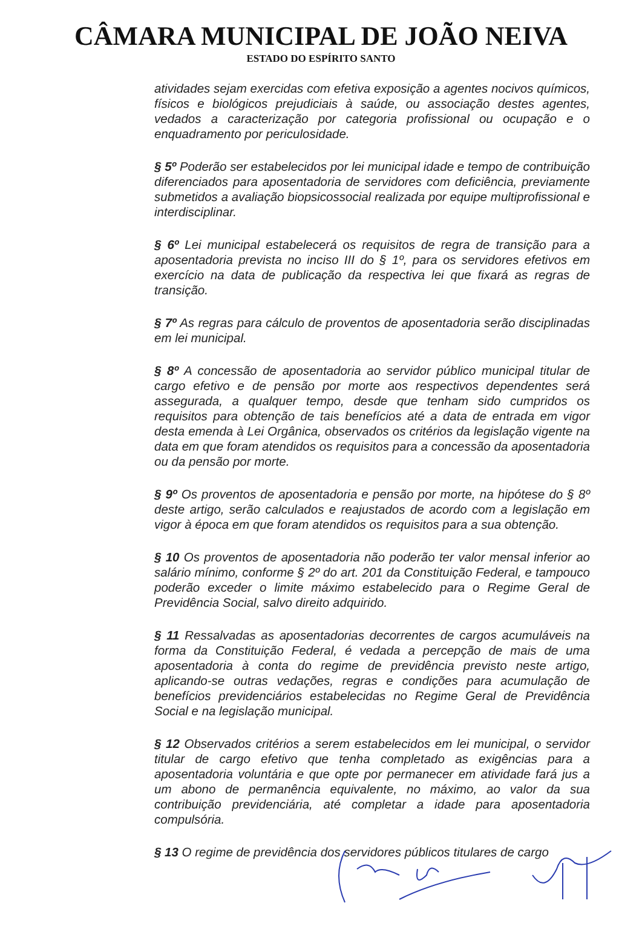CÂMARA MUNICIPAL DE JOÃO NEIVA
ESTADO DO ESPÍRITO SANTO
atividades sejam exercidas com efetiva exposição a agentes nocivos químicos, físicos e biológicos prejudiciais à saúde, ou associação destes agentes, vedados a caracterização por categoria profissional ou ocupação e o enquadramento por periculosidade.
§ 5º Poderão ser estabelecidos por lei municipal idade e tempo de contribuição diferenciados para aposentadoria de servidores com deficiência, previamente submetidos a avaliação biopsicossocial realizada por equipe multiprofissional e interdisciplinar.
§ 6º Lei municipal estabelecerá os requisitos de regra de transição para a aposentadoria prevista no inciso III do § 1º, para os servidores efetivos em exercício na data de publicação da respectiva lei que fixará as regras de transição.
§ 7º As regras para cálculo de proventos de aposentadoria serão disciplinadas em lei municipal.
§ 8º A concessão de aposentadoria ao servidor público municipal titular de cargo efetivo e de pensão por morte aos respectivos dependentes será assegurada, a qualquer tempo, desde que tenham sido cumpridos os requisitos para obtenção de tais benefícios até a data de entrada em vigor desta emenda à Lei Orgânica, observados os critérios da legislação vigente na data em que foram atendidos os requisitos para a concessão da aposentadoria ou da pensão por morte.
§ 9º Os proventos de aposentadoria e pensão por morte, na hipótese do § 8º deste artigo, serão calculados e reajustados de acordo com a legislação em vigor à época em que foram atendidos os requisitos para a sua obtenção.
§ 10 Os proventos de aposentadoria não poderão ter valor mensal inferior ao salário mínimo, conforme § 2º do art. 201 da Constituição Federal, e tampouco poderão exceder o limite máximo estabelecido para o Regime Geral de Previdência Social, salvo direito adquirido.
§ 11 Ressalvadas as aposentadorias decorrentes de cargos acumuláveis na forma da Constituição Federal, é vedada a percepção de mais de uma aposentadoria à conta do regime de previdência previsto neste artigo, aplicando-se outras vedações, regras e condições para acumulação de benefícios previdenciários estabelecidas no Regime Geral de Previdência Social e na legislação municipal.
§ 12 Observados critérios a serem estabelecidos em lei municipal, o servidor titular de cargo efetivo que tenha completado as exigências para a aposentadoria voluntária e que opte por permanecer em atividade fará jus a um abono de permanência equivalente, no máximo, ao valor da sua contribuição previdenciária, até completar a idade para aposentadoria compulsória.
§ 13 O regime de previdência dos servidores públicos titulares de cargo